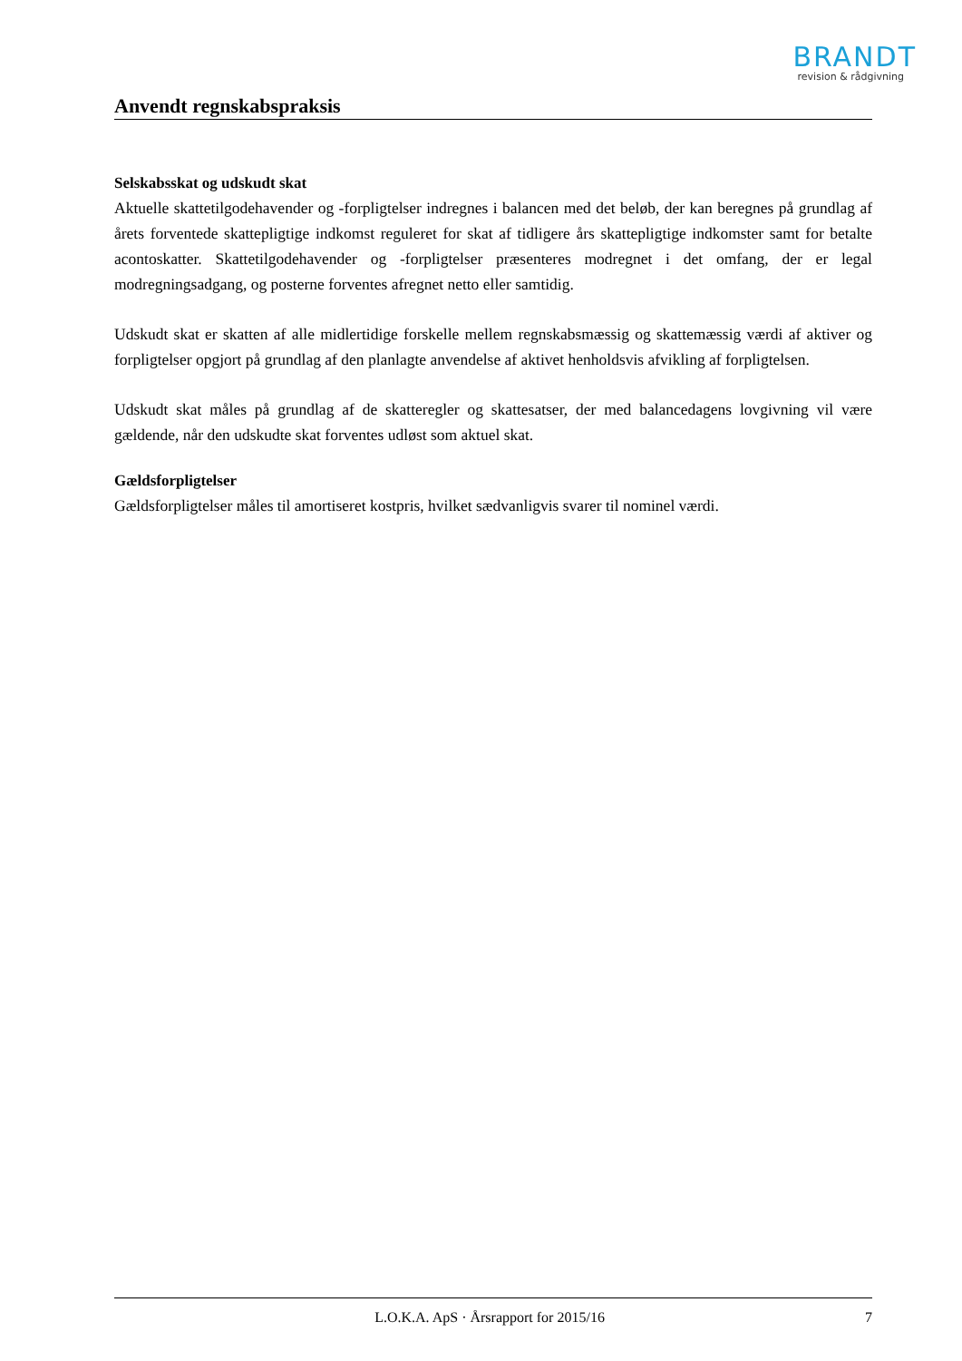BRANDT
revision & rådgivning
Anvendt regnskabspraksis
Selskabsskat og udskudt skat
Aktuelle skattetilgodehavender og -forpligtelser indregnes i balancen med det beløb, der kan beregnes på grundlag af årets forventede skattepligtige indkomst reguleret for skat af tidligere års skattepligtige indkomster samt for betalte acontoskatter. Skattetilgodehavender og -forpligtelser præsenteres modregnet i det omfang, der er legal modregningsadgang, og posterne forventes afregnet netto eller samtidig.
Udskudt skat er skatten af alle midlertidige forskelle mellem regnskabsmæssig og skattemæssig værdi af aktiver og forpligtelser opgjort på grundlag af den planlagte anvendelse af aktivet henholdsvis afvikling af forpligtelsen.
Udskudt skat måles på grundlag af de skatteregler og skattesatser, der med balancedagens lovgivning vil være gældende, når den udskudte skat forventes udløst som aktuel skat.
Gældsforpligtelser
Gældsforpligtelser måles til amortiseret kostpris, hvilket sædvanligvis svarer til nominel værdi.
L.O.K.A. ApS · Årsrapport for 2015/16 7